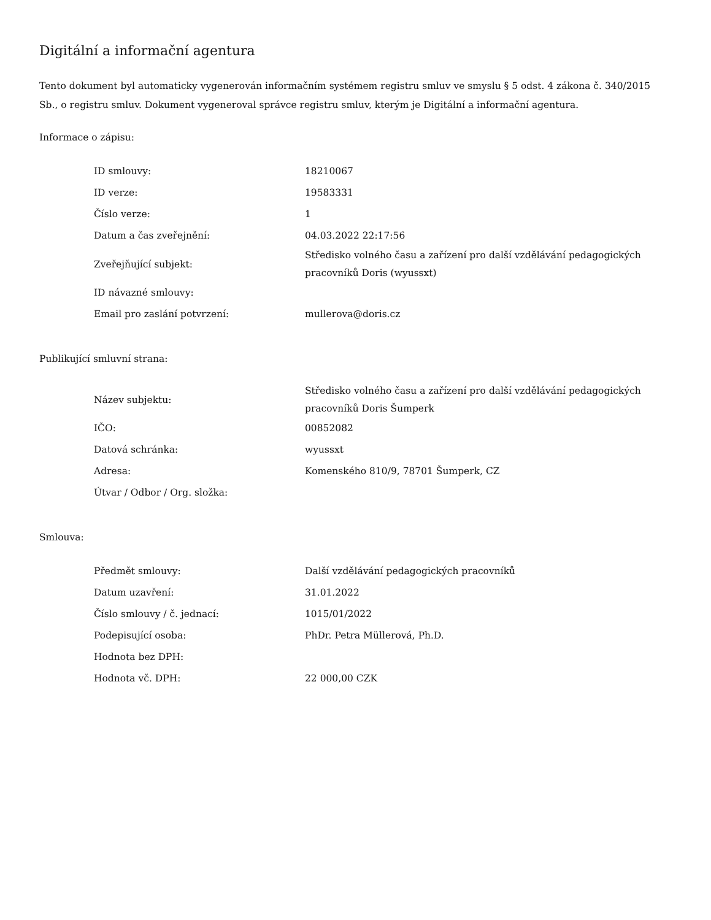Digitální a informační agentura
Tento dokument byl automaticky vygenerován informačním systémem registru smluv ve smyslu § 5 odst. 4 zákona č. 340/2015 Sb., o registru smluv. Dokument vygeneroval správce registru smluv, kterým je Digitální a informační agentura.
Informace o zápisu:
| ID smlouvy: | 18210067 |
| ID verze: | 19583331 |
| Číslo verze: | 1 |
| Datum a čas zveřejnění: | 04.03.2022 22:17:56 |
| Zveřejňující subjekt: | Středisko volného času a zařízení pro další vzdělávání pedagogických pracovníků Doris (wyussxt) |
| ID návazné smlouvy: | |
| Email pro zaslání potvrzení: | mullerova@doris.cz |
Publikující smluvní strana:
| Název subjektu: | Středisko volného času a zařízení pro další vzdělávání pedagogických pracovníků Doris Šumperk |
| IČO: | 00852082 |
| Datová schránka: | wyussxt |
| Adresa: | Komenského 810/9, 78701 Šumperk, CZ |
| Útvar / Odbor / Org. složka: | |
Smlouva:
| Předmět smlouvy: | Další vzdělávání pedagogických pracovníků |
| Datum uzavření: | 31.01.2022 |
| Číslo smlouvy / č. jednací: | 1015/01/2022 |
| Podepisující osoba: | PhDr. Petra Müllerová, Ph.D. |
| Hodnota bez DPH: | |
| Hodnota vč. DPH: | 22 000,00 CZK |